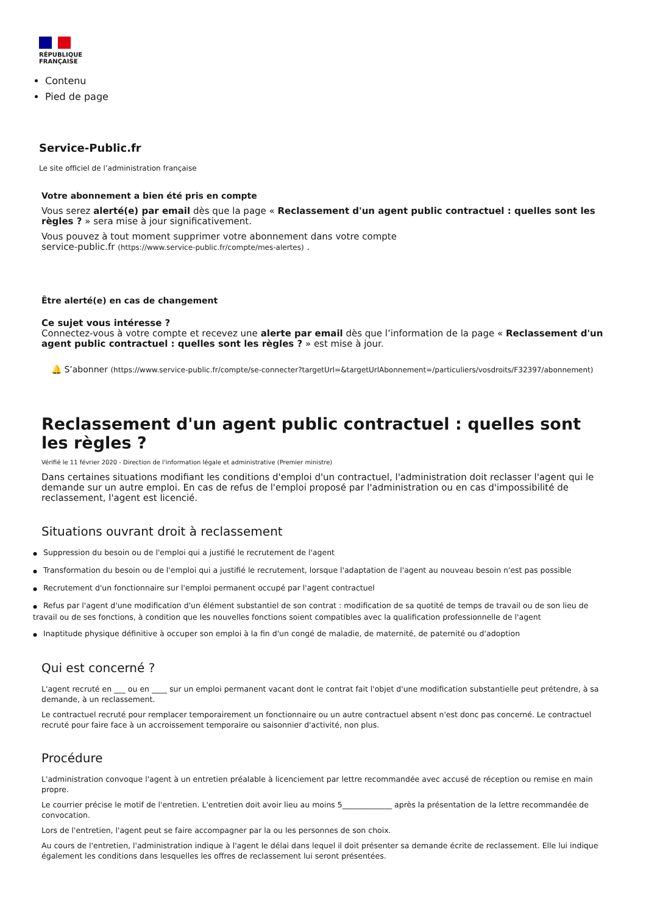RÉPUBLIQUE
FRANÇAISE
Contenu
Pied de page
Service-Public.fr
Le site officiel de l’administration française
Votre abonnement a bien été pris en compte
Vous serez alerté(e) par email dès que la page « Reclassement d'un agent public contractuel : quelles sont les règles ? » sera mise à jour significativement.
Vous pouvez à tout moment supprimer votre abonnement dans votre compte
service-public.fr (https://www.service-public.fr/compte/mes-alertes) .
Être alerté(e) en cas de changement
Ce sujet vous intéresse ?
Connectez-vous à votre compte et recevez une alerte par email dès que l’information de la page « Reclassement d'un agent public contractuel : quelles sont les règles ? » est mise à jour.
🔔 S’abonner (https://www.service-public.fr/compte/se-connecter?targetUrl=&targetUrlAbonnement=/particuliers/vosdroits/F32397/abonnement)
Reclassement d'un agent public contractuel : quelles sont les règles ?
Vérifié le 11 février 2020 - Direction de l'information légale et administrative (Premier ministre)
Dans certaines situations modifiant les conditions d'emploi d'un contractuel, l'administration doit reclasser l'agent qui le demande sur un autre emploi. En cas de refus de l'emploi proposé par l'administration ou en cas d'impossibilité de reclassement, l'agent est licencié.
Situations ouvrant droit à reclassement
● Suppression du besoin ou de l'emploi qui a justifié le recrutement de l'agent
● Transformation du besoin ou de l'emploi qui a justifié le recrutement, lorsque l'adaptation de l'agent au nouveau besoin n'est pas possible
● Recrutement d'un fonctionnaire sur l'emploi permanent occupé par l'agent contractuel
● Refus par l'agent d'une modification d'un élément substantiel de son contrat : modification de sa quotité de temps de travail ou de son lieu de travail ou de ses fonctions, à condition que les nouvelles fonctions soient compatibles avec la qualification professionnelle de l'agent
● Inaptitude physique définitive à occuper son emploi à la fin d'un congé de maladie, de maternité, de paternité ou d'adoption
Qui est concerné ?
L'agent recruté en ___ ou en ____ sur un emploi permanent vacant dont le contrat fait l'objet d'une modification substantielle peut prétendre, à sa demande, à un reclassement.
Le contractuel recruté pour remplacer temporairement un fonctionnaire ou un autre contractuel absent n'est donc pas concerné. Le contractuel recruté pour faire face à un accroissement temporaire ou saisonnier d'activité, non plus.
Procédure
L'administration convoque l'agent à un entretien préalable à licenciement par lettre recommandée avec accusé de réception ou remise en main propre.
Le courrier précise le motif de l'entretien. L'entretien doit avoir lieu au moins 5_____________ après la présentation de la lettre recommandée de convocation.
Lors de l'entretien, l'agent peut se faire accompagner par la ou les personnes de son choix.
Au cours de l'entretien, l'administration indique à l'agent le délai dans lequel il doit présenter sa demande écrite de reclassement. Elle lui indique également les conditions dans lesquelles les offres de reclassement lui seront présentées.